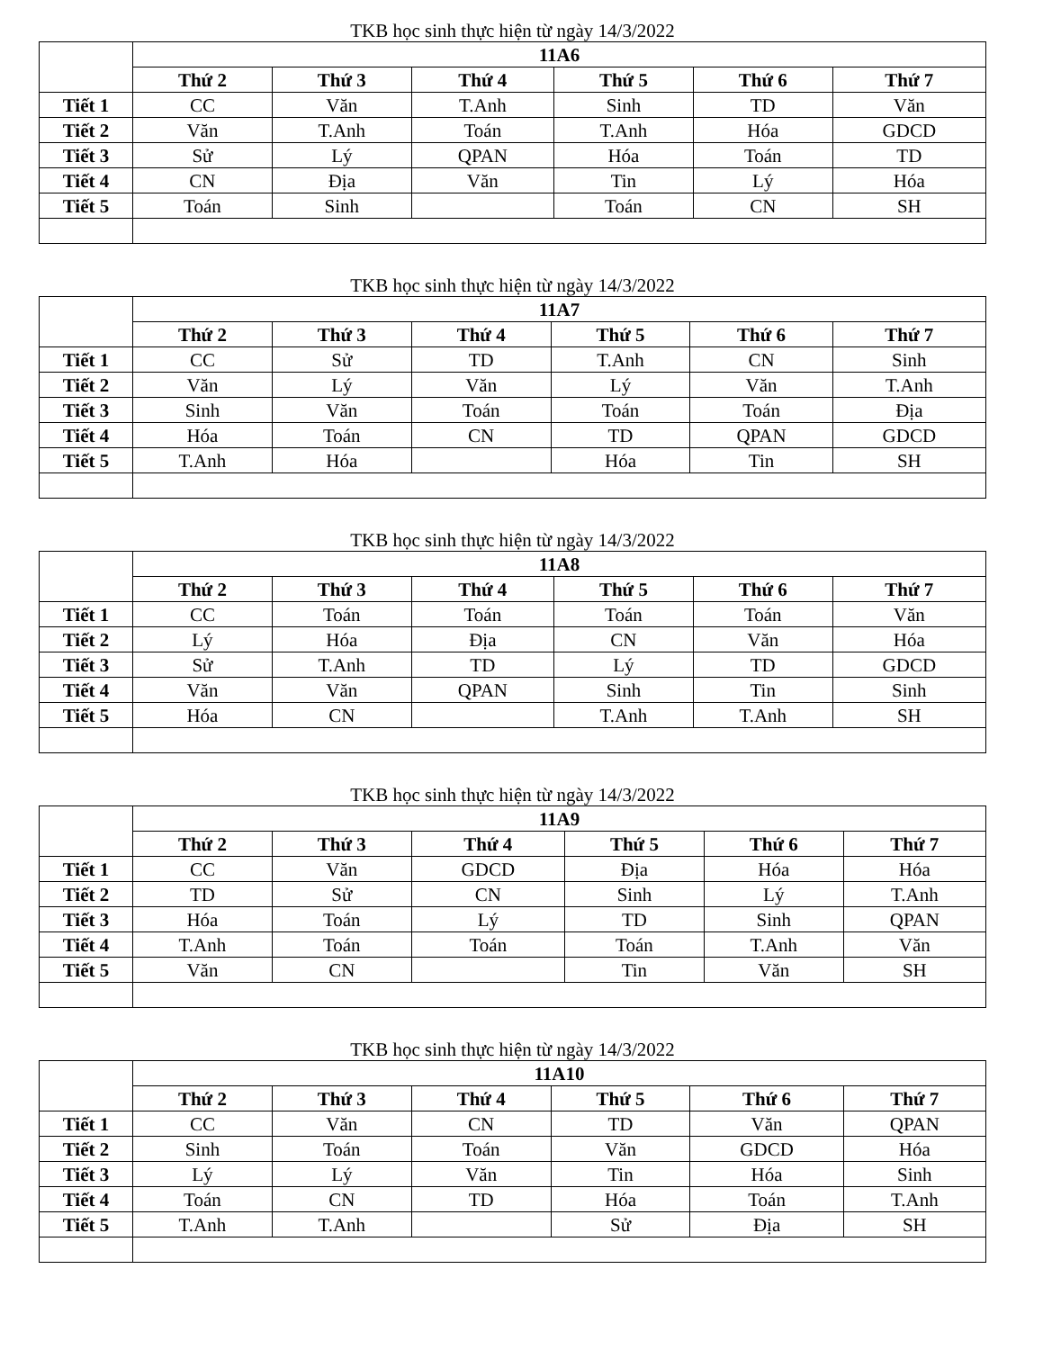TKB học sinh thực hiện từ ngày 14/3/2022
| | 11A6 | | | | | |
| --- | --- | --- | --- | --- | --- | --- |
| | Thứ 2 | Thứ 3 | Thứ 4 | Thứ 5 | Thứ 6 | Thứ 7 |
| Tiết 1 | CC | Văn | T.Anh | Sinh | TD | Văn |
| Tiết 2 | Văn | T.Anh | Toán | T.Anh | Hóa | GDCD |
| Tiết 3 | Sử | Lý | QPAN | Hóa | Toán | TD |
| Tiết 4 | CN | Địa | Văn | Tin | Lý | Hóa |
| Tiết 5 | Toán | Sinh | | Toán | CN | SH |
TKB học sinh thực hiện từ ngày 14/3/2022
| | 11A7 | | | | | |
| --- | --- | --- | --- | --- | --- | --- |
| | Thứ 2 | Thứ 3 | Thứ 4 | Thứ 5 | Thứ 6 | Thứ 7 |
| Tiết 1 | CC | Sử | TD | T.Anh | CN | Sinh |
| Tiết 2 | Văn | Lý | Văn | Lý | Văn | T.Anh |
| Tiết 3 | Sinh | Văn | Toán | Toán | Toán | Địa |
| Tiết 4 | Hóa | Toán | CN | TD | QPAN | GDCD |
| Tiết 5 | T.Anh | Hóa | | Hóa | Tin | SH |
TKB học sinh thực hiện từ ngày 14/3/2022
| | 11A8 | | | | | |
| --- | --- | --- | --- | --- | --- | --- |
| | Thứ 2 | Thứ 3 | Thứ 4 | Thứ 5 | Thứ 6 | Thứ 7 |
| Tiết 1 | CC | Toán | Toán | Toán | Toán | Văn |
| Tiết 2 | Lý | Hóa | Địa | CN | Văn | Hóa |
| Tiết 3 | Sử | T.Anh | TD | Lý | TD | GDCD |
| Tiết 4 | Văn | Văn | QPAN | Sinh | Tin | Sinh |
| Tiết 5 | Hóa | CN | | T.Anh | T.Anh | SH |
TKB học sinh thực hiện từ ngày 14/3/2022
| | 11A9 | | | | | |
| --- | --- | --- | --- | --- | --- | --- |
| | Thứ 2 | Thứ 3 | Thứ 4 | Thứ 5 | Thứ 6 | Thứ 7 |
| Tiết 1 | CC | Văn | GDCD | Địa | Hóa | Hóa |
| Tiết 2 | TD | Sử | CN | Sinh | Lý | T.Anh |
| Tiết 3 | Hóa | Toán | Lý | TD | Sinh | QPAN |
| Tiết 4 | T.Anh | Toán | Toán | Toán | T.Anh | Văn |
| Tiết 5 | Văn | CN | | Tin | Văn | SH |
TKB học sinh thực hiện từ ngày 14/3/2022
| | 11A10 | | | | | |
| --- | --- | --- | --- | --- | --- | --- |
| | Thứ 2 | Thứ 3 | Thứ 4 | Thứ 5 | Thứ 6 | Thứ 7 |
| Tiết 1 | CC | Văn | CN | TD | Văn | QPAN |
| Tiết 2 | Sinh | Toán | Toán | Văn | GDCD | Hóa |
| Tiết 3 | Lý | Lý | Văn | Tin | Hóa | Sinh |
| Tiết 4 | Toán | CN | TD | Hóa | Toán | T.Anh |
| Tiết 5 | T.Anh | T.Anh | | Sử | Địa | SH |